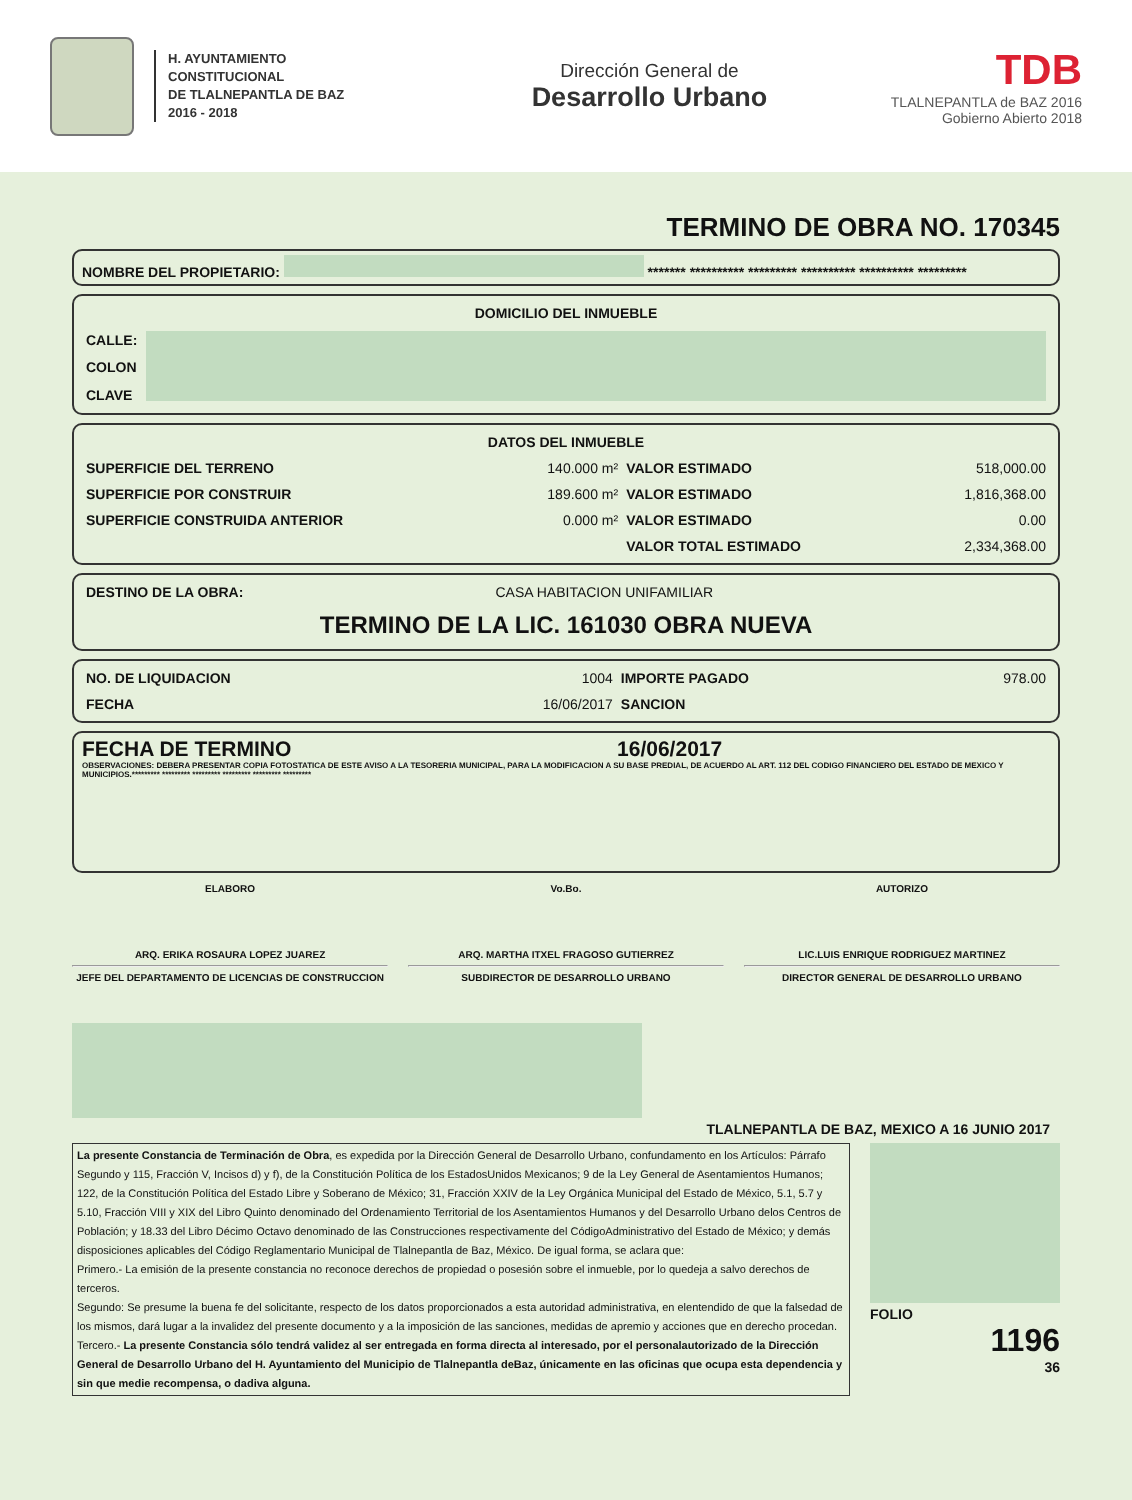H. AYUNTAMIENTO
CONSTITUCIONAL
DE TLALNEPANTLA DE BAZ
2016 - 2018
Dirección General de
Desarrollo Urbano
TDB
TLALNEPANTLA de BAZ 2016
Gobierno Abierto 2018
TERMINO DE OBRA NO. 170345
NOMBRE DEL PROPIETARIO: ******* ********** ********* ********** ********** *********
| DOMICILIO DEL INMUEBLE | |
| --- | --- |
| CALLE: | |
| COLON | |
| CLAVE | |
| DATOS DEL INMUEBLE | | | |
| --- | --- | --- | --- |
| SUPERFICIE DEL TERRENO | 140.000 m² | VALOR ESTIMADO | 518,000.00 |
| SUPERFICIE POR CONSTRUIR | 189.600 m² | VALOR ESTIMADO | 1,816,368.00 |
| SUPERFICIE CONSTRUIDA ANTERIOR | 0.000 m² | VALOR ESTIMADO | 0.00 |
| | | VALOR TOTAL ESTIMADO | 2,334,368.00 |
| DESTINO DE LA OBRA: | CASA HABITACION UNIFAMILIAR |
TERMINO DE LA LIC. 161030 OBRA NUEVA
| NO. DE LIQUIDACION | 1004 | IMPORTE PAGADO | 978.00 |
| FECHA | 16/06/2017 | SANCION | |
FECHA DE TERMINO 16/06/2017
OBSERVACIONES: DEBERA PRESENTAR COPIA FOTOSTATICA DE ESTE AVISO A LA TESORERIA MUNICIPAL, PARA LA MODIFICACION A SU BASE PREDIAL, DE ACUERDO AL ART. 112 DEL CODIGO FINANCIERO DEL ESTADO DE MEXICO Y MUNICIPIOS.********* ********* ********* ********* ********* *********
ELABORO
ARQ. ERIKA ROSAURA LOPEZ JUAREZ
JEFE DEL DEPARTAMENTO DE LICENCIAS DE CONSTRUCCION
Vo.Bo.
ARQ. MARTHA ITXEL FRAGOSO GUTIERREZ
SUBDIRECTOR DE DESARROLLO URBANO
AUTORIZO
LIC.LUIS ENRIQUE RODRIGUEZ MARTINEZ
DIRECTOR GENERAL DE DESARROLLO URBANO
TLALNEPANTLA DE BAZ, MEXICO A 16 JUNIO 2017
La presente Constancia de Terminación de Obra, es expedida por la Dirección General de Desarrollo Urbano, confundamento en los Artículos: Párrafo Segundo y 115, Fracción V, Incisos d) y f), de la Constitución Política de los EstadosUnidos Mexicanos; 9 de la Ley General de Asentamientos Humanos; 122, de la Constitución Política del Estado Libre y Soberano de México; 31, Fracción XXIV de la Ley Orgánica Municipal del Estado de México, 5.1, 5.7 y 5.10, Fracción VIII y XIX del Libro Quinto denominado del Ordenamiento Territorial de los Asentamientos Humanos y del Desarrollo Urbano delos Centros de Población; y 18.33 del Libro Décimo Octavo denominado de las Construcciones respectivamente del CódigoAdministrativo del Estado de México; y demás disposiciones aplicables del Código Reglamentario Municipal de Tlalnepantla de Baz, México. De igual forma, se aclara que:
Primero.- La emisión de la presente constancia no reconoce derechos de propiedad o posesión sobre el inmueble, por lo quedeja a salvo derechos de terceros.
Segundo: Se presume la buena fe del solicitante, respecto de los datos proporcionados a esta autoridad administrativa, en elentendido de que la falsedad de los mismos, dará lugar a la invalidez del presente documento y a la imposición de las sanciones, medidas de apremio y acciones que en derecho procedan.
Tercero.- La presente Constancia sólo tendrá validez al ser entregada en forma directa al interesado, por el personalautorizado de la Dirección General de Desarrollo Urbano del H. Ayuntamiento del Municipio de Tlalnepantla deBaz, únicamente en las oficinas que ocupa esta dependencia y sin que medie recompensa, o dadiva alguna.
FOLIO
1196
36